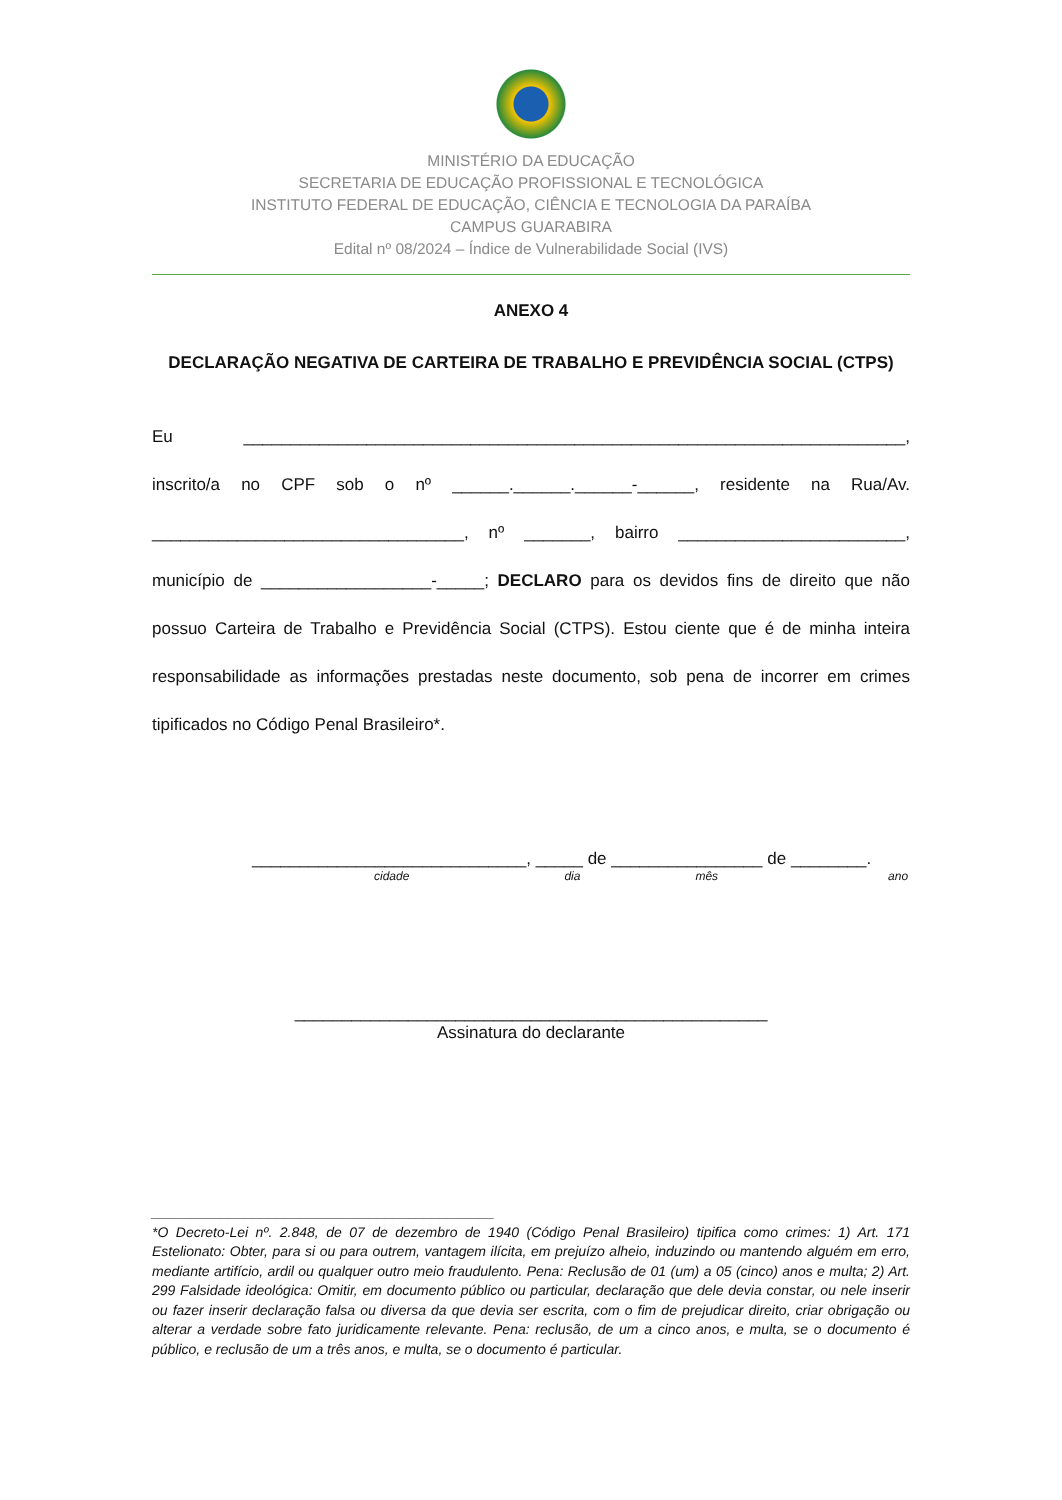MINISTÉRIO DA EDUCAÇÃO
SECRETARIA DE EDUCAÇÃO PROFISSIONAL E TECNOLÓGICA
INSTITUTO FEDERAL DE EDUCAÇÃO, CIÊNCIA E TECNOLOGIA DA PARAÍBA
CAMPUS GUARABIRA
Edital nº 08/2024 – Índice de Vulnerabilidade Social (IVS)
ANEXO 4
DECLARAÇÃO NEGATIVA DE CARTEIRA DE TRABALHO E PREVIDÊNCIA SOCIAL (CTPS)
Eu ______________________________________________________________________, inscrito/a no CPF sob o nº ______.______.______-______, residente na Rua/Av. _________________________________, nº _______, bairro ________________________, município de __________________-_____; DECLARO para os devidos fins de direito que não possuo Carteira de Trabalho e Previdência Social (CTPS). Estou ciente que é de minha inteira responsabilidade as informações prestadas neste documento, sob pena de incorrer em crimes tipificados no Código Penal Brasileiro*.
_____________________________, _____ de ________________ de ________.
cidade dia mês ano
__________________________________________________
Assinatura do declarante
____________________________________________
*O Decreto-Lei nº. 2.848, de 07 de dezembro de 1940 (Código Penal Brasileiro) tipifica como crimes: 1) Art. 171 Estelionato: Obter, para si ou para outrem, vantagem ilícita, em prejuízo alheio, induzindo ou mantendo alguém em erro, mediante artifício, ardil ou qualquer outro meio fraudulento. Pena: Reclusão de 01 (um) a 05 (cinco) anos e multa; 2) Art. 299 Falsidade ideológica: Omitir, em documento público ou particular, declaração que dele devia constar, ou nele inserir ou fazer inserir declaração falsa ou diversa da que devia ser escrita, com o fim de prejudicar direito, criar obrigação ou alterar a verdade sobre fato juridicamente relevante. Pena: reclusão, de um a cinco anos, e multa, se o documento é público, e reclusão de um a três anos, e multa, se o documento é particular.